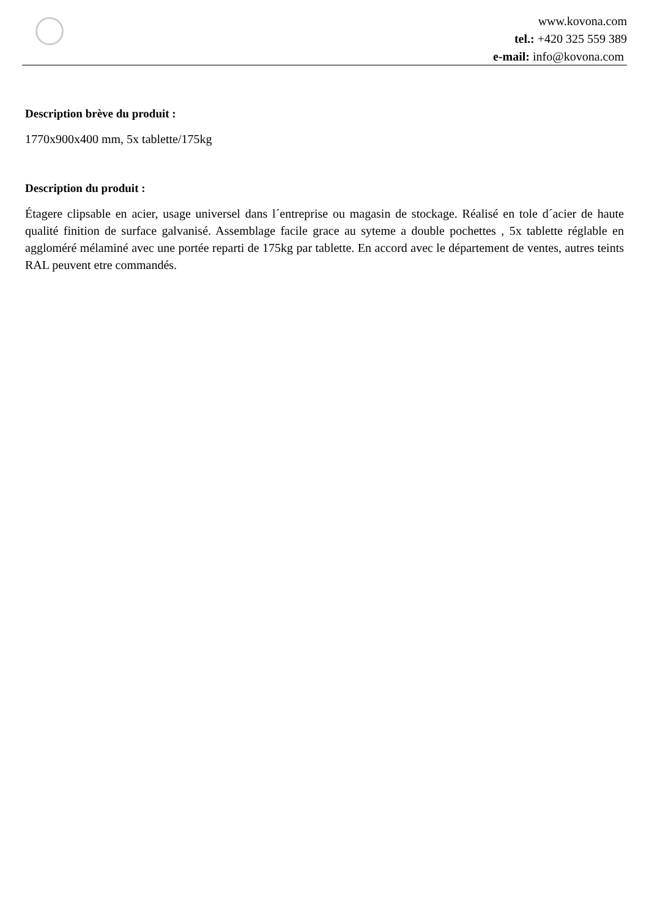www.kovona.com
tel.: +420 325 559 389
e-mail: info@kovona.com
Description brève du produit :
1770x900x400 mm, 5x tablette/175kg
Description du produit :
Étagere clipsable en acier, usage universel dans l´entreprise ou magasin de stockage. Réalisé en tole d´acier de haute qualité finition de surface galvanisé. Assemblage facile grace au syteme a double pochettes , 5x tablette réglable en aggloméré mélaminé avec une portée reparti de 175kg par tablette. En accord avec le département de ventes, autres teints RAL peuvent etre commandés.